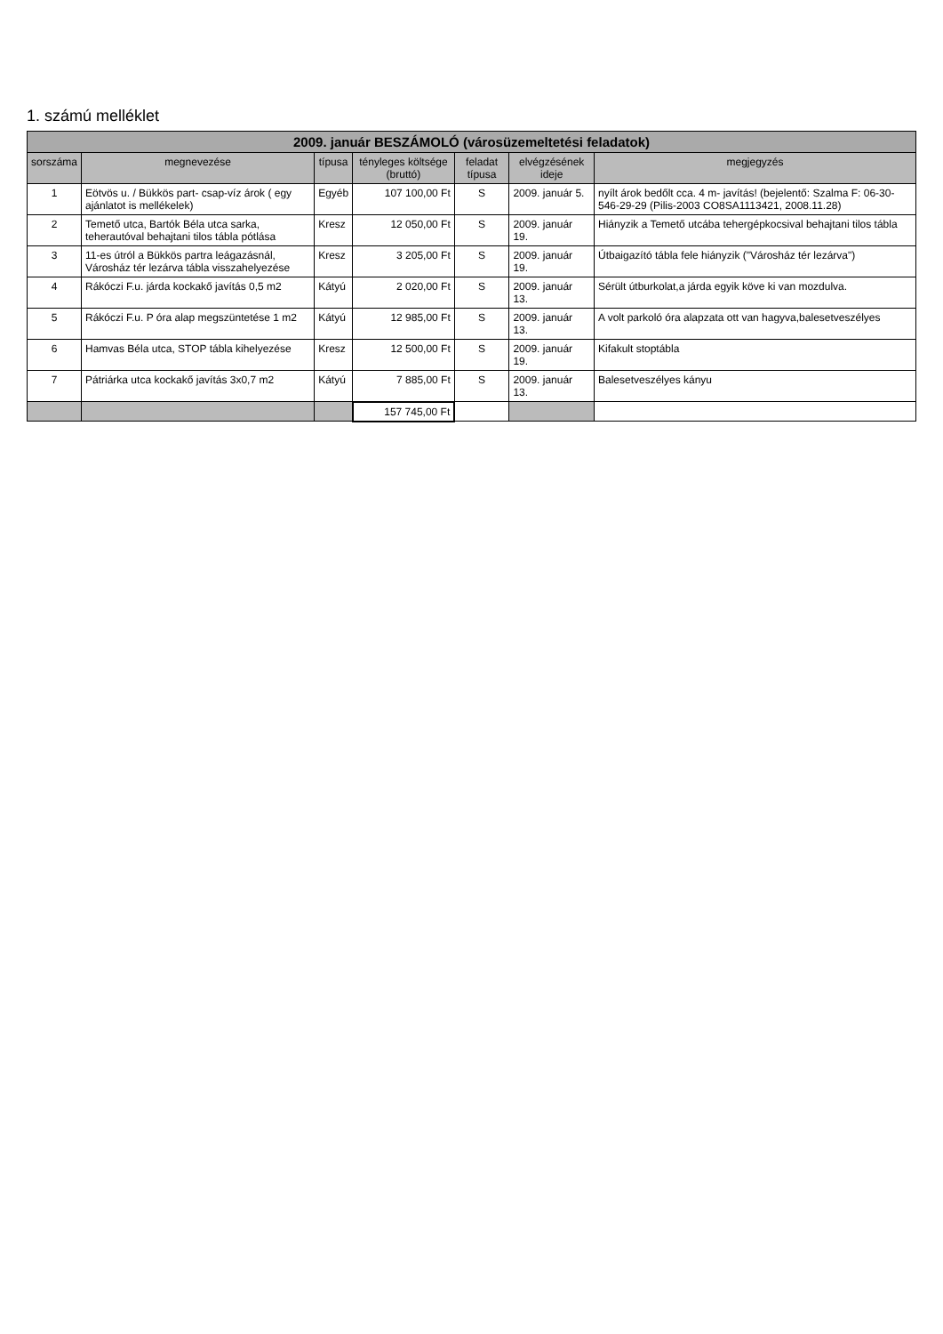1. számú melléklet
| 2009. január BESZÁMOLÓ (városüzemeltetési feladatok) | | | | | | |
| --- | --- | --- | --- | --- | --- | --- |
| sorszáma | megnevezése | típusa | tényleges költsége (bruttó) | feladat típusa | elvégzésének ideje | megjegyzés |
| 1 | Eötvös u. / Bükkös part- csap-víz árok ( egy ajánlatot is mellékelek) | Egyéb | 107 100,00 Ft | S | 2009. január 5. | nyílt árok bedőlt cca. 4 m- javítás! (bejelentő: Szalma F: 06-30- 546-29-29 (Pilis-2003 CO8SA1113421, 2008.11.28) |
| 2 | Temető utca, Bartók Béla utca sarka, teherautóval behajtani tilos tábla pótlása | Kresz | 12 050,00 Ft | S | 2009. január 19. | Hiányzik a Temető utcába tehergépkocsival behajtani tilos tábla |
| 3 | 11-es útról a Bükkös partra leágazásnál, Városház tér lezárva tábla visszahelyezése | Kresz | 3 205,00 Ft | S | 2009. január 19. | Útbaigazító tábla fele hiányzik ("Városház tér lezárva") |
| 4 | Rákóczi F.u. járda kockakő javítás 0,5 m2 | Kátyú | 2 020,00 Ft | S | 2009. január 13. | Sérült útburkolat,a járda egyik köve ki van mozdulva. |
| 5 | Rákóczi F.u. P óra alap megszüntetése 1 m2 | Kátyú | 12 985,00 Ft | S | 2009. január 13. | A volt parkoló óra alapzata ott van hagyva,balesetveszélyes |
| 6 | Hamvas Béla utca, STOP tábla kihelyezése | Kresz | 12 500,00 Ft | S | 2009. január 19. | Kifakult stoptábla |
| 7 | Pátriárka utca kockakő javítás 3x0,7 m2 | Kátyú | 7 885,00 Ft | S | 2009. január 13. | Balesetveszélyes kányu |
| | | | 157 745,00 Ft | | | |